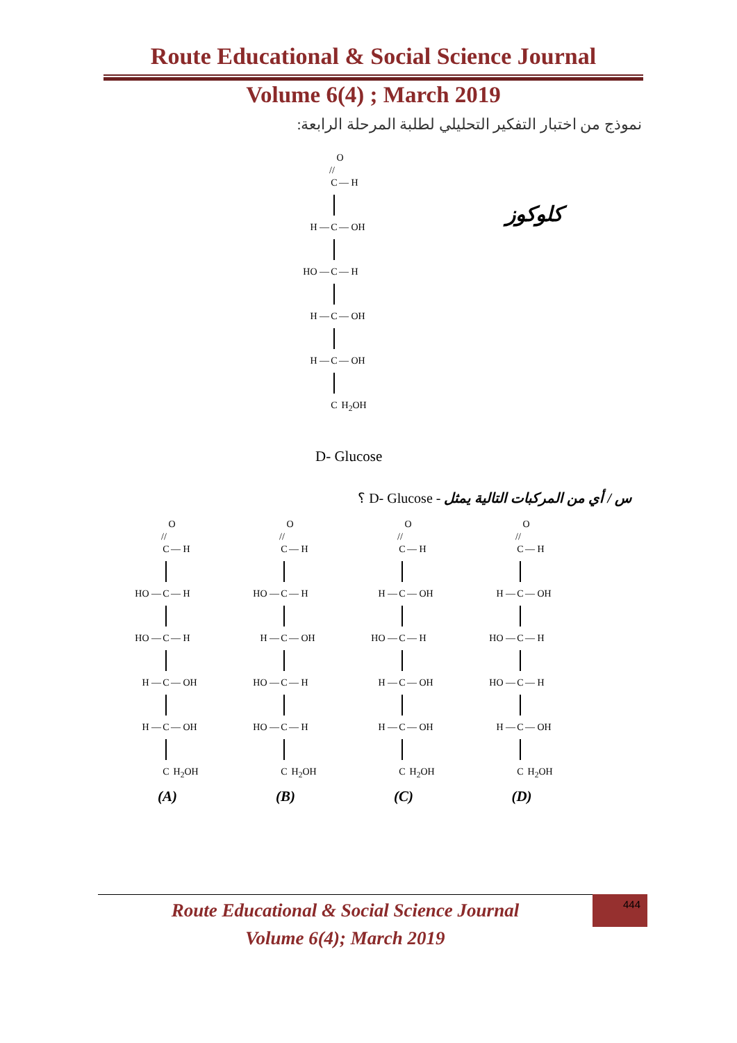Route Educational & Social Science Journal
Volume 6(4) ; March 2019
نموذج من اختبار التفكير التحليلي لطلبة المرحلة الرابعة:
O
//
C — H
H — C — OH
HO — C — H
H — C — OH
H — C — OH
C H<sub>2</sub>OH
D- Glucose
كلوكوز
س / أي من المركبات التالية يمثل - D- Glucose ؟
O
//
C — H
HO — C — H
HO — C — H
H — C — OH
H — C — OH
C H<sub>2</sub>OH
(A)
O
//
C — H
HO — C — H
H — C — OH
HO — C — H
HO — C — H
C H<sub>2</sub>OH
(B)
O
//
C — H
H — C — OH
HO — C — H
H — C — OH
H — C — OH
C H<sub>2</sub>OH
(C)
O
//
C — H
H — C — OH
HO — C — H
HO — C — H
H — C — OH
C H<sub>2</sub>OH
(D)
Route Educational & Social Science Journal
Volume 6(4); March 2019
444